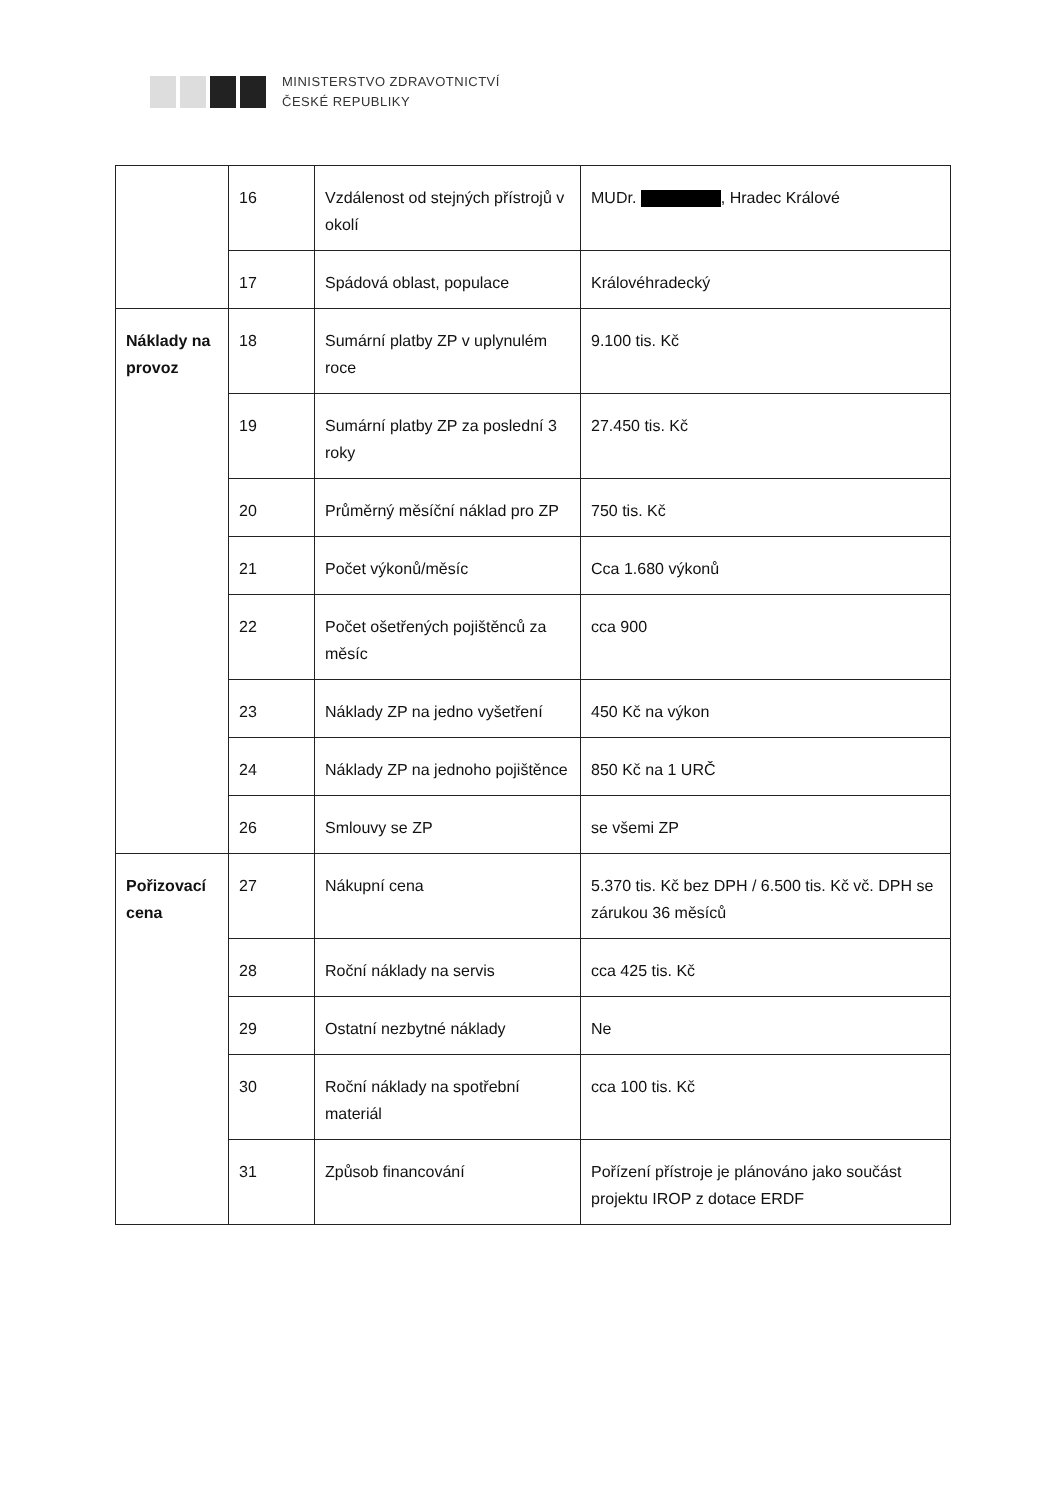MINISTERSTVO ZDRAVOTNICTVÍ
ČESKÉ REPUBLIKY
| | 16 | Vzdálenost od stejných přístrojů v okolí | MUDr. , Hradec Králové |
| | 17 | Spádová oblast, populace | Královéhradecký |
| Náklady na provoz | 18 | Sumární platby ZP v uplynulém roce | 9.100 tis. Kč |
| | 19 | Sumární platby ZP za poslední 3 roky | 27.450 tis. Kč |
| | 20 | Průměrný měsíční náklad pro ZP | 750 tis. Kč |
| | 21 | Počet výkonů/měsíc | Cca 1.680 výkonů |
| | 22 | Počet ošetřených pojištěnců za měsíc | cca 900 |
| | 23 | Náklady ZP na jedno vyšetření | 450 Kč na výkon |
| | 24 | Náklady ZP na jednoho pojištěnce | 850 Kč na 1 URČ |
| | 26 | Smlouvy se ZP | se všemi ZP |
| Pořizovací cena | 27 | Nákupní cena | 5.370 tis. Kč bez DPH / 6.500 tis. Kč vč. DPH se zárukou 36 měsíců |
| | 28 | Roční náklady na servis | cca 425 tis. Kč |
| | 29 | Ostatní nezbytné náklady | Ne |
| | 30 | Roční náklady na spotřební materiál | cca 100 tis. Kč |
| | 31 | Způsob financování | Pořízení přístroje je plánováno jako součást projektu IROP z dotace ERDF |